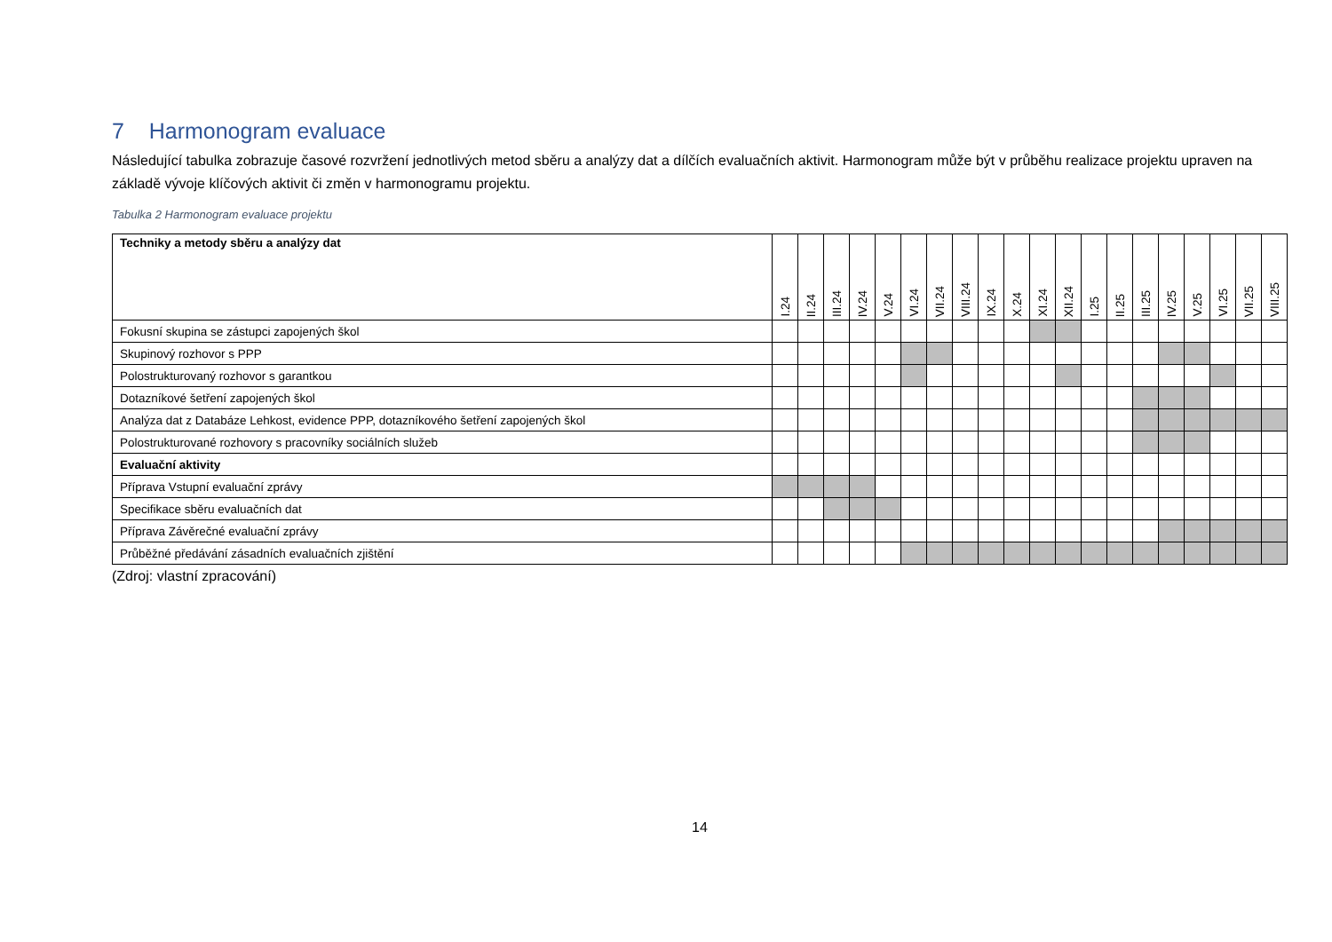7 Harmonogram evaluace
Následující tabulka zobrazuje časové rozvržení jednotlivých metod sběru a analýzy dat a dílčích evaluačních aktivit. Harmonogram může být v průběhu realizace projektu upraven na základě vývoje klíčových aktivit či změn v harmonogramu projektu.
Tabulka 2 Harmonogram evaluace projektu
| Techniky a metody sběru a analýzy dat | I.24 | II.24 | III.24 | IV.24 | V.24 | VI.24 | VII.24 | VIII.24 | IX.24 | X.24 | XI.24 | XII.24 | I.25 | II.25 | III.25 | IV.25 | V.25 | VI.25 | VII.25 | VIII.25 |
| --- | --- | --- | --- | --- | --- | --- | --- | --- | --- | --- | --- | --- | --- | --- | --- | --- | --- | --- | --- | --- |
| Fokusní skupina se zástupci zapojených škol | | | | | | | | | | | | | | | | | | | | |
| Skupinový rozhovor s PPP | | | | | | | | | | | | | | | | | | | | |
| Polostrukturovaný rozhovor s garantkou | | | | | | | | | | | | | | | | | | | | |
| Dotazníkové šetření zapojených škol | | | | | | | | | | | | | | | | | | | | |
| Analýza dat z Databáze Lehkost, evidence PPP, dotazníkového šetření zapojených škol | | | | | | | | | | | | | | | | | | | | |
| Polostrukturované rozhovory s pracovníky sociálních služeb | | | | | | | | | | | | | | | | | | | | |
| Evaluační aktivity | | | | | | | | | | | | | | | | | | | | |
| Příprava Vstupní evaluační zprávy | | | | | | | | | | | | | | | | | | | | |
| Specifikace sběru evaluačních dat | | | | | | | | | | | | | | | | | | | | |
| Příprava Závěrečné evaluační zprávy | | | | | | | | | | | | | | | | | | | | |
| Průběžné předávání zásadních evaluačních zjištění | | | | | | | | | | | | | | | | | | | | |
(Zdroj: vlastní zpracování)
14